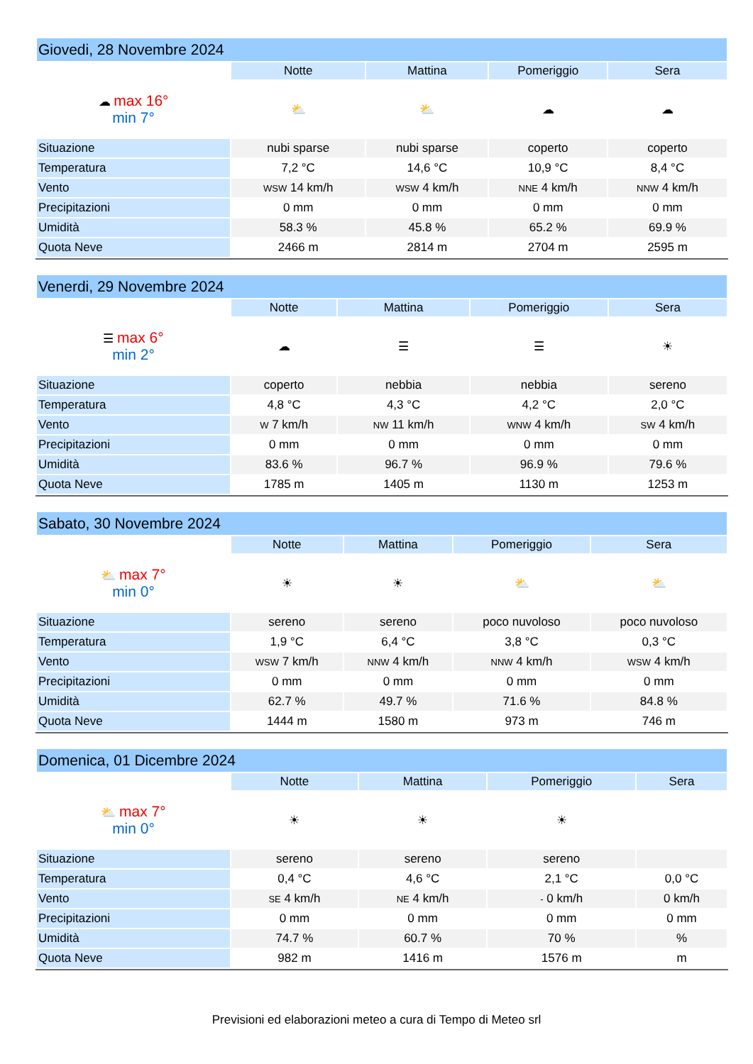| Giovedi, 28 Novembre 2024 | | | | |
| --- | --- | --- | --- | --- |
| | Notte | Mattina | Pomeriggio | Sera |
| ☁ max 16° min 7° | ⛅ | ⛅ | ☁ | ☁ |
| Situazione | nubi sparse | nubi sparse | coperto | coperto |
| Temperatura | 7,2 °C | 14,6 °C | 10,9 °C | 8,4 °C |
| Vento | WSW 14 km/h | WSW 4 km/h | NNE 4 km/h | NNW 4 km/h |
| Precipitazioni | 0 mm | 0 mm | 0 mm | 0 mm |
| Umidità | 58.3 % | 45.8 % | 65.2 % | 69.9 % |
| Quota Neve | 2466 m | 2814 m | 2704 m | 2595 m |
| Venerdi, 29 Novembre 2024 | | | | |
| --- | --- | --- | --- | --- |
| | Notte | Mattina | Pomeriggio | Sera |
| ☰ max 6° min 2° | ☁ | ☰ | ☰ | ☀ |
| Situazione | coperto | nebbia | nebbia | sereno |
| Temperatura | 4,8 °C | 4,3 °C | 4,2 °C | 2,0 °C |
| Vento | W 7 km/h | NW 11 km/h | WNW 4 km/h | SW 4 km/h |
| Precipitazioni | 0 mm | 0 mm | 0 mm | 0 mm |
| Umidità | 83.6 % | 96.7 % | 96.9 % | 79.6 % |
| Quota Neve | 1785 m | 1405 m | 1130 m | 1253 m |
| Sabato, 30 Novembre 2024 | | | | |
| --- | --- | --- | --- | --- |
| | Notte | Mattina | Pomeriggio | Sera |
| ⛅ max 7° min 0° | ☀ | ☀ | ⛅ | ⛅ |
| Situazione | sereno | sereno | poco nuvoloso | poco nuvoloso |
| Temperatura | 1,9 °C | 6,4 °C | 3,8 °C | 0,3 °C |
| Vento | WSW 7 km/h | NNW 4 km/h | NNW 4 km/h | WSW 4 km/h |
| Precipitazioni | 0 mm | 0 mm | 0 mm | 0 mm |
| Umidità | 62.7 % | 49.7 % | 71.6 % | 84.8 % |
| Quota Neve | 1444 m | 1580 m | 973 m | 746 m |
| Domenica, 01 Dicembre 2024 | | | | |
| --- | --- | --- | --- | --- |
| | Notte | Mattina | Pomeriggio | Sera |
| ⛅ max 7° min 0° | ☀ | ☀ | ☀ | |
| Situazione | sereno | sereno | sereno | |
| Temperatura | 0,4 °C | 4,6 °C | 2,1 °C | 0,0 °C |
| Vento | SE 4 km/h | NE 4 km/h | - 0 km/h | 0 km/h |
| Precipitazioni | 0 mm | 0 mm | 0 mm | 0 mm |
| Umidità | 74.7 % | 60.7 % | 70 % | % |
| Quota Neve | 982 m | 1416 m | 1576 m | m |
Previsioni ed elaborazioni meteo a cura di Tempo di Meteo srl